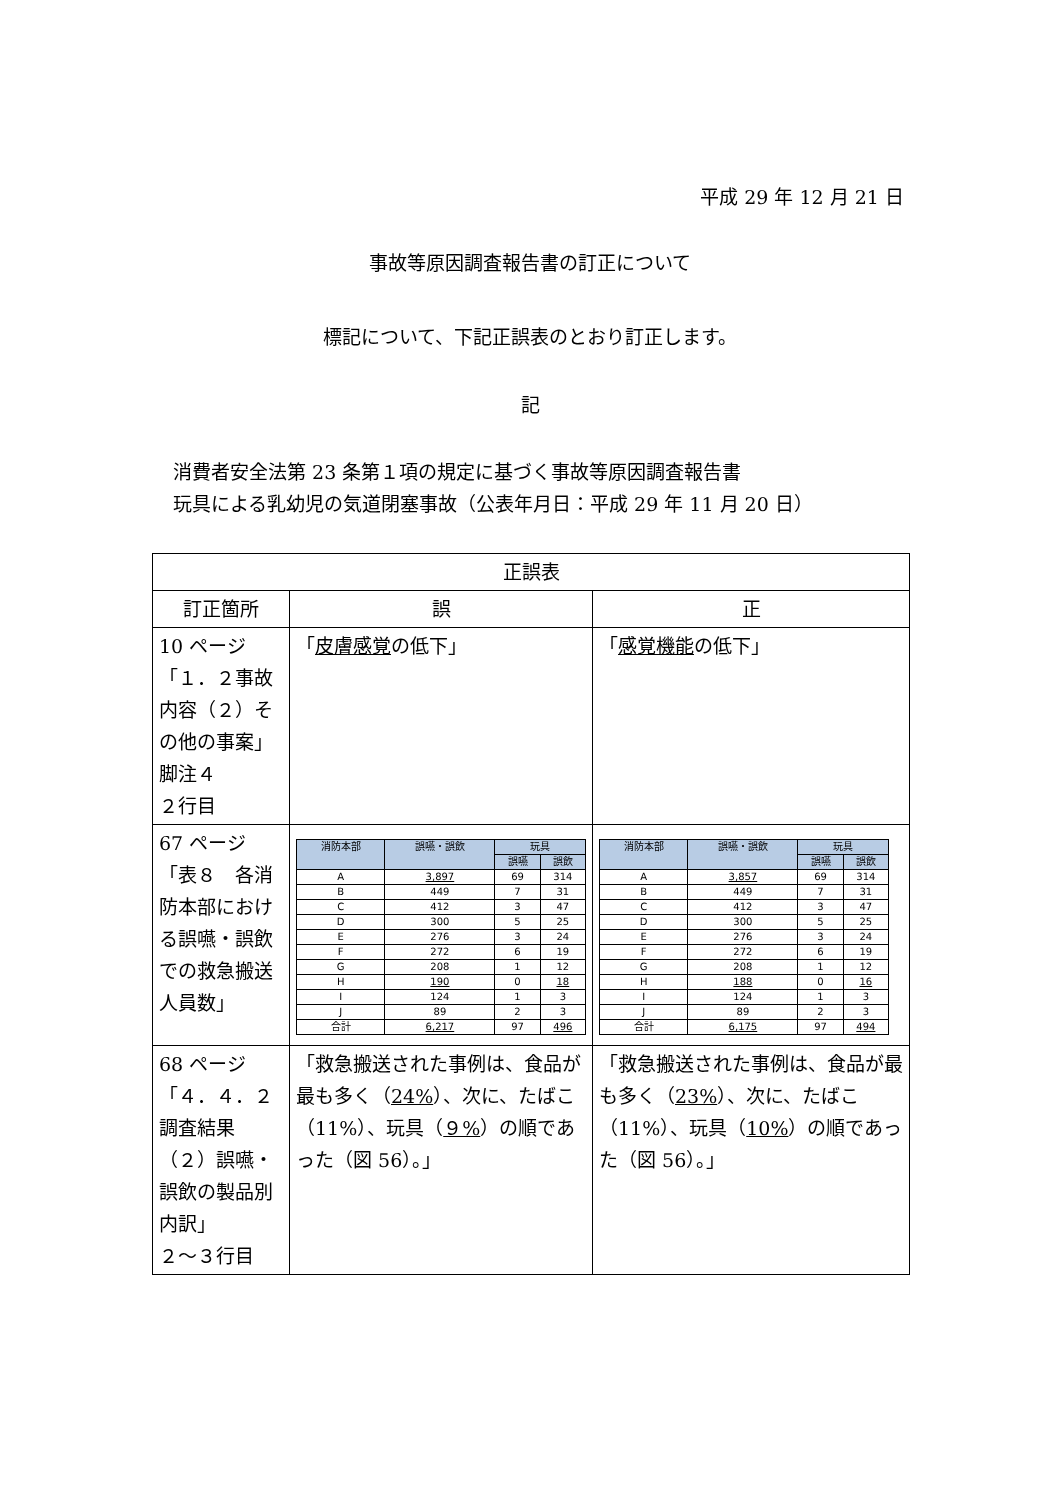平成 29 年 12 月 21 日
事故等原因調査報告書の訂正について
標記について、下記正誤表のとおり訂正します。
記
消費者安全法第 23 条第１項の規定に基づく事故等原因調査報告書
玩具による乳幼児の気道閉塞事故（公表年月日：平成 29 年 11 月 20 日）
| 正誤表 | | |
| --- | --- | --- |
| 訂正箇所 | 誤 | 正 |
| 10 ページ「１．２事故内容（２）その他の事案」脚注４ ２行目 | 「 皮膚感覚 の低下」 | 「 感覚機能 の低下」 |
| 67 ページ「表８ 各消防本部における誤嚥・誤飲での救急搬送人員数」 | / 消防本部 / 誤嚥・誤飲 / 玩具 / / / --- / --- / --- / --- / / / / 誤嚥 / 誤飲 / / A / 3,897 / 69 / 314 / / B / 449 / 7 / 31 / / C / 412 / 3 / 47 / / D / 300 / 5 / 25 / / E / 276 / 3 / 24 / / F / 272 / 6 / 19 / / G / 208 / 1 / 12 / / H / 190 / 0 / 18 / / I / 124 / 1 / 3 / / J / 89 / 2 / 3 / / 合計 / 6,217 / 97 / 496 / | / 消防本部 / 誤嚥・誤飲 / 玩具 / / / --- / --- / --- / --- / / / / 誤嚥 / 誤飲 / / A / 3,857 / 69 / 314 / / B / 449 / 7 / 31 / / C / 412 / 3 / 47 / / D / 300 / 5 / 25 / / E / 276 / 3 / 24 / / F / 272 / 6 / 19 / / G / 208 / 1 / 12 / / H / 188 / 0 / 16 / / I / 124 / 1 / 3 / / J / 89 / 2 / 3 / / 合計 / 6,175 / 97 / 494 / |
| 68 ページ「４．４．２調査結果（２）誤嚥・誤飲の製品別内訳」 ２～３行目 | 「救急搬送された事例は、食品が最も多く（ 24% ）、次に、たばこ（11%）、玩具（ ９% ）の順であった（図 56）。」 | 「救急搬送された事例は、食品が最も多く（ 23% ）、次に、たばこ（11%）、玩具（ 10% ）の順であった（図 56）。」 |